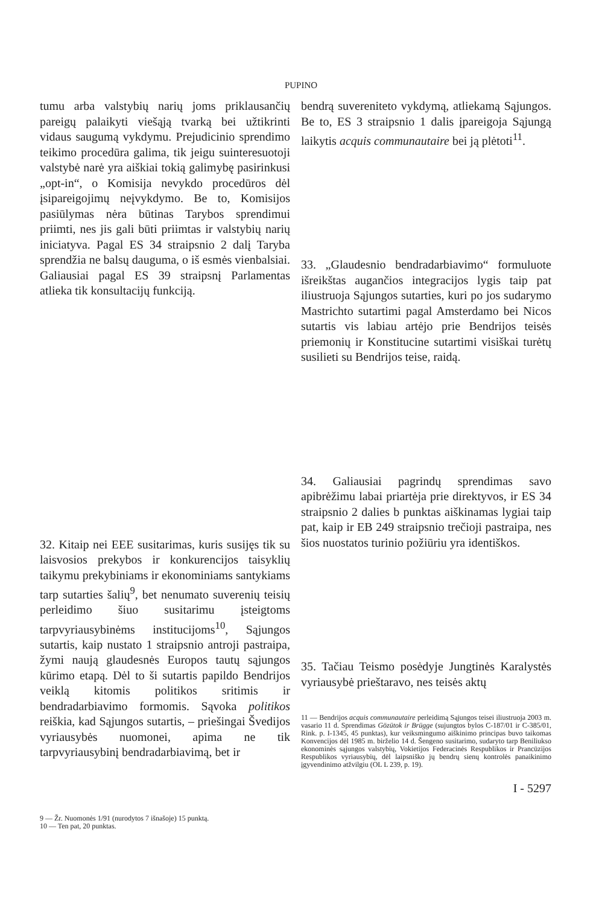PUPINO
tumu arba valstybių narių joms priklausančių pareigų palaikyti viešąją tvarką bei užtikrinti vidaus saugumą vykdymu. Prejudicinio sprendimo teikimo procedūra galima, tik jeigu suinteresuotoji valstybė narė yra aiškiai tokią galimybę pasirinkusi „opt-in“, o Komisija nevykdo procedūros dėl įsipareigojimų neįvykdymo. Be to, Komisijos pasiūlymas nėra būtinas Tarybos sprendimui priimti, nes jis gali būti priimtas ir valstybių narių iniciatyva. Pagal ES 34 straipsnio 2 dalį Taryba sprendžia ne balsų dauguma, o iš esmės vienbalsiai. Galiausiai pagal ES 39 straipsnį Parlamentas atlieka tik konsultacijų funkciją.
32. Kitaip nei EEE susitarimas, kuris susijęs tik su laisvosios prekybos ir konkurencijos taisyklių taikymu prekybiniams ir ekonominiams santykiams tarp sutarties šalių<sup>9</sup>, bet nenumato suverenių teisių perleidimo šiuo susitarimu įsteigtoms tarpvyriausybinėms institucijoms<sup>10</sup>, Sąjungos sutartis, kaip nustato 1 straipsnio antroji pastraipa, žymi naują glaudesnės Europos tautų sąjungos kūrimo etapą. Dėl to ši sutartis papildo Bendrijos veiklą kitomis politikos sritimis ir bendradarbiavimo formomis. Sąvoka politikos reiškia, kad Sąjungos sutartis, – priešingai Švedijos vyriausybės nuomonei, apima ne tik tarpvyriausybinį bendradarbiavimą, bet ir
9 — Žr. Nuomonės 1/91 (nurodytos 7 išnašoje) 15 punktą.
10 — Ten pat, 20 punktas.
bendrą suvereniteto vykdymą, atliekamą Sąjungos. Be to, ES 3 straipsnio 1 dalis įpareigoja Sąjungą laikytis acquis communautaire bei ją plėtoti<sup>11</sup>.
33. „Glaudesnio bendradarbiavimo“ formuluote išreikštas augančios integracijos lygis taip pat iliustruoja Sąjungos sutarties, kuri po jos sudarymo Mastrichto sutartimi pagal Amsterdamo bei Nicos sutartis vis labiau artėjo prie Bendrijos teisės priemonių ir Konstitucine sutartimi visiškai turėtų susilieti su Bendrijos teise, raidą.
34. Galiausiai pagrindų sprendimas savo apibrėžimu labai priartėja prie direktyvos, ir ES 34 straipsnio 2 dalies b punktas aiškinamas lygiai taip pat, kaip ir EB 249 straipsnio trečioji pastraipa, nes šios nuostatos turinio požiūriu yra identiškos.
35. Tačiau Teismo posėdyje Jungtinės Karalystės vyriausybė prieštaravo, nes teisės aktų
11 — Bendrijos acquis communautaire perleidimą Sąjungos teisei iliustruoja 2003 m. vasario 11 d. Sprendimas Gözütok ir Brügge (sujungtos bylos C-187/01 ir C-385/01, Rink. p. I-1345, 45 punktas), kur veiksmingumo aiškinimo principas buvo taikomas Konvencijos dėl 1985 m. birželio 14 d. Šengeno susitarimo, sudaryto tarp Beniliukso ekonominės sąjungos valstybių, Vokietijos Federacinės Respublikos ir Prancūzijos Respublikos vyriausybių, dėl laipsniško jų bendrų sienų kontrolės panaikinimo įgyvendinimo atžvilgiu (OL L 239, p. 19).
I - 5297